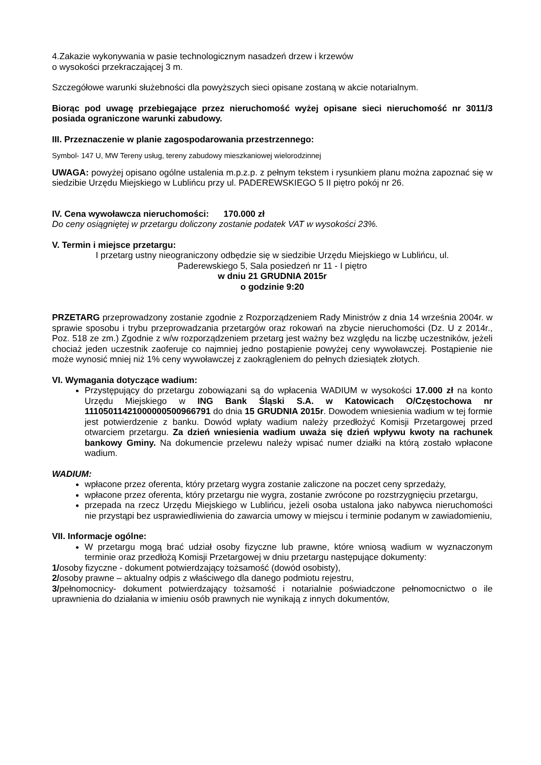4.Zakazie wykonywania w pasie technologicznym nasadzeń drzew i krzewów
o wysokości przekraczającej 3 m.
Szczegółowe warunki służebności dla powyższych sieci opisane zostaną w akcie notarialnym.
Biorąc pod uwagę przebiegające przez nieruchomość wyżej opisane sieci nieruchomość nr 3011/3 posiada ograniczone warunki zabudowy.
III. Przeznaczenie w planie zagospodarowania przestrzennego:
Symbol- 147 U, MW Tereny usług, tereny zabudowy mieszkaniowej wielorodzinnej
UWAGA: powyżej opisano ogólne ustalenia m.p.z.p. z pełnym tekstem i rysunkiem planu można zapoznać się w siedzibie Urzędu Miejskiego w Lublińcu przy ul. PADEREWSKIEGO 5 II piętro pokój nr 26.
IV. Cena wywoławcza nieruchomości: 170.000 zł
Do ceny osiągniętej w przetargu doliczony zostanie podatek VAT w wysokości 23%.
V. Termin i miejsce przetargu:
I przetarg ustny nieograniczony odbędzie się w siedzibie Urzędu Miejskiego w Lublińcu, ul.
Paderewskiego 5, Sala posiedzeń nr 11 - I piętro
w dniu 21 GRUDNIA 2015r
o godzinie 9:20
PRZETARG przeprowadzony zostanie zgodnie z Rozporządzeniem Rady Ministrów z dnia 14 września 2004r. w sprawie sposobu i trybu przeprowadzania przetargów oraz rokowań na zbycie nieruchomości (Dz. U z 2014r., Poz. 518 ze zm.) Zgodnie z w/w rozporządzeniem przetarg jest ważny bez względu na liczbę uczestników, jeżeli chociaż jeden uczestnik zaoferuje co najmniej jedno postąpienie powyżej ceny wywoławczej. Postąpienie nie może wynosić mniej niż 1% ceny wywoławczej z zaokrągleniem do pełnych dziesiątek złotych.
VI. Wymagania dotyczące wadium:
Przystępujący do przetargu zobowiązani są do wpłacenia WADIUM w wysokości 17.000 zł na konto Urzędu Miejskiego w ING Bank Śląski S.A. w Katowicach O/Częstochowa nr 11105011421000000500966791 do dnia 15 GRUDNIA 2015r. Dowodem wniesienia wadium w tej formie jest potwierdzenie z banku. Dowód wpłaty wadium należy przedłożyć Komisji Przetargowej przed otwarciem przetargu. Za dzień wniesienia wadium uważa się dzień wpływu kwoty na rachunek bankowy Gminy. Na dokumencie przelewu należy wpisać numer działki na którą zostało wpłacone wadium.
WADIUM:
wpłacone przez oferenta, który przetarg wygra zostanie zaliczone na poczet ceny sprzedaży,
wpłacone przez oferenta, który przetargu nie wygra, zostanie zwrócone po rozstrzygnięciu przetargu,
przepada na rzecz Urzędu Miejskiego w Lublińcu, jeżeli osoba ustalona jako nabywca nieruchomości nie przystąpi bez usprawiedliwienia do zawarcia umowy w miejscu i terminie podanym w zawiadomieniu,
VII. Informacje ogólne:
W przetargu mogą brać udział osoby fizyczne lub prawne, które wniosą wadium w wyznaczonym terminie oraz przedłożą Komisji Przetargowej w dniu przetargu następujące dokumenty:
1/osoby fizyczne - dokument potwierdzający tożsamość (dowód osobisty),
2/osoby prawne – aktualny odpis z właściwego dla danego podmiotu rejestru,
3/pełnomocnicy- dokument potwierdzający tożsamość i notarialnie poświadczone pełnomocnictwo o ile uprawnienia do działania w imieniu osób prawnych nie wynikają z innych dokumentów,